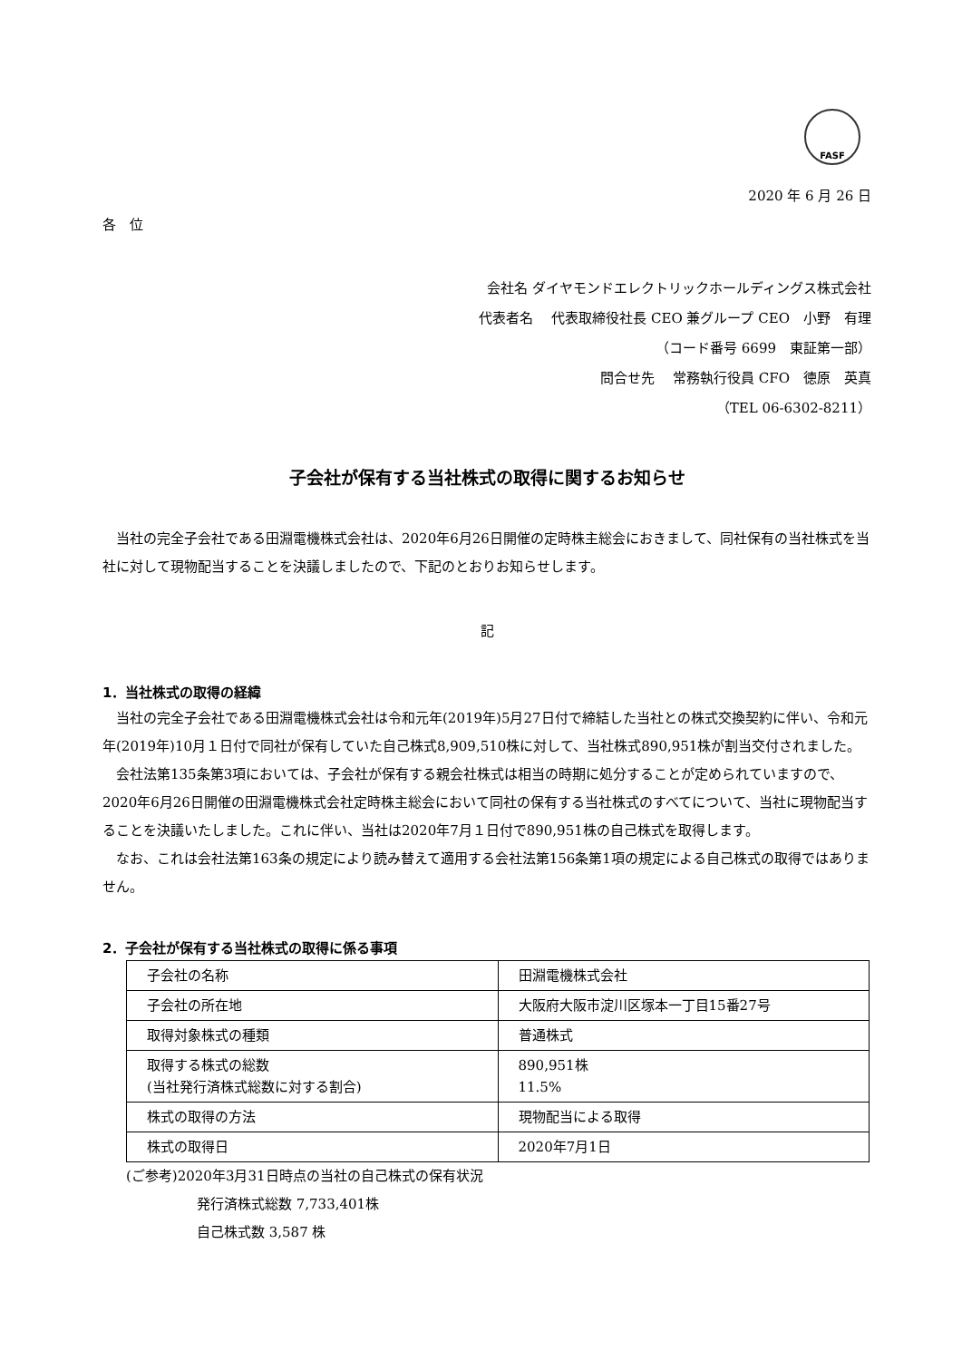FASF
2020 年 6 月 26 日
各　位
会社名 ダイヤモンドエレクトリックホールディングス株式会社
代表者名　 代表取締役社長 CEO 兼グループ CEO　小野　有理
（コード番号 6699　東証第一部）
問合せ先　 常務執行役員 CFO　徳原　英真
（TEL 06-6302-8211）
子会社が保有する当社株式の取得に関するお知らせ
　当社の完全子会社である田淵電機株式会社は、2020年6月26日開催の定時株主総会におきまして、同社保有の当社株式を当社に対して現物配当することを決議しましたので、下記のとおりお知らせします。
記
1．当社株式の取得の経緯
　当社の完全子会社である田淵電機株式会社は令和元年(2019年)5月27日付で締結した当社との株式交換契約に伴い、令和元年(2019年)10月１日付で同社が保有していた自己株式8,909,510株に対して、当社株式890,951株が割当交付されました。
　会社法第135条第3項においては、子会社が保有する親会社株式は相当の時期に処分することが定められていますので、2020年6月26日開催の田淵電機株式会社定時株主総会において同社の保有する当社株式のすべてについて、当社に現物配当することを決議いたしました。これに伴い、当社は2020年7月１日付で890,951株の自己株式を取得します。
　なお、これは会社法第163条の規定により読み替えて適用する会社法第156条第1項の規定による自己株式の取得ではありません。
2．子会社が保有する当社株式の取得に係る事項
| 子会社の名称 | 田淵電機株式会社 |
| 子会社の所在地 | 大阪府大阪市淀川区塚本一丁目15番27号 |
| 取得対象株式の種類 | 普通株式 |
| 取得する株式の総数 (当社発行済株式総数に対する割合) | 890,951株 11.5% |
| 株式の取得の方法 | 現物配当による取得 |
| 株式の取得日 | 2020年7月1日 |
(ご参考)2020年3月31日時点の当社の自己株式の保有状況
発行済株式総数 7,733,401株
自己株式数 3,587 株